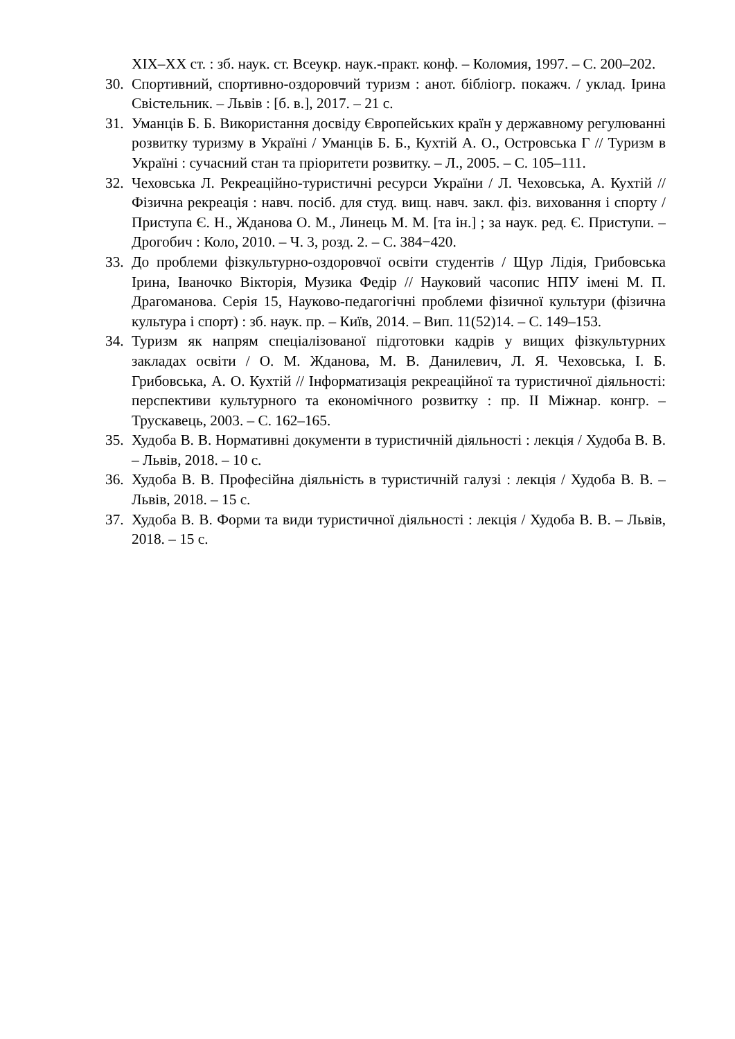XIX–XX ст. : зб. наук. ст. Всеукр. наук.-практ. конф. – Коломия, 1997. – С. 200–202.
30. Спортивний, спортивно-оздоровчий туризм : анот. бібліогр. покажч. / уклад. Ірина Свістельник. – Львів : [б. в.], 2017. – 21 с.
31. Уманців Б. Б. Використання досвіду Європейських країн у державному регулюванні розвитку туризму в Україні / Уманців Б. Б., Кухтій А. О., Островська Г // Туризм в Україні : сучасний стан та пріоритети розвитку. – Л., 2005. – С. 105–111.
32. Чеховська Л. Рекреаційно-туристичні ресурси України / Л. Чеховська, А. Кухтій // Фізична рекреація : навч. посіб. для студ. вищ. навч. закл. фіз. виховання і спорту / Приступа Є. Н., Жданова О. М., Линець М. М. [та ін.] ; за наук. ред. Є. Приступи. – Дрогобич : Коло, 2010. – Ч. 3, розд. 2. – С. 384−420.
33. До проблеми фізкультурно-оздоровчої освіти студентів / Щур Лідія, Грибовська Ірина, Іваночко Вікторія, Музика Федір // Науковий часопис НПУ імені М. П. Драгоманова. Серія 15, Науково-педагогічні проблеми фізичної культури (фізична культура і спорт) : зб. наук. пр. – Київ, 2014. – Вип. 11(52)14. – С. 149–153.
34. Туризм як напрям спеціалізованої підготовки кадрів у вищих фізкультурних закладах освіти / О. М. Жданова, М. В. Данилевич, Л. Я. Чеховська, І. Б. Грибовська, А. О. Кухтій // Інформатизація рекреаційної та туристичної діяльності: перспективи культурного та економічного розвитку : пр. ІІ Міжнар. конгр. – Трускавець, 2003. – С. 162–165.
35. Худоба В. В. Нормативні документи в туристичній діяльності : лекція / Худоба В. В. – Львів, 2018. – 10 с.
36. Худоба В. В. Професійна діяльність в туристичній галузі : лекція / Худоба В. В. – Львів, 2018. – 15 с.
37. Худоба В. В. Форми та види туристичної діяльності : лекція / Худоба В. В. – Львів, 2018. – 15 с.